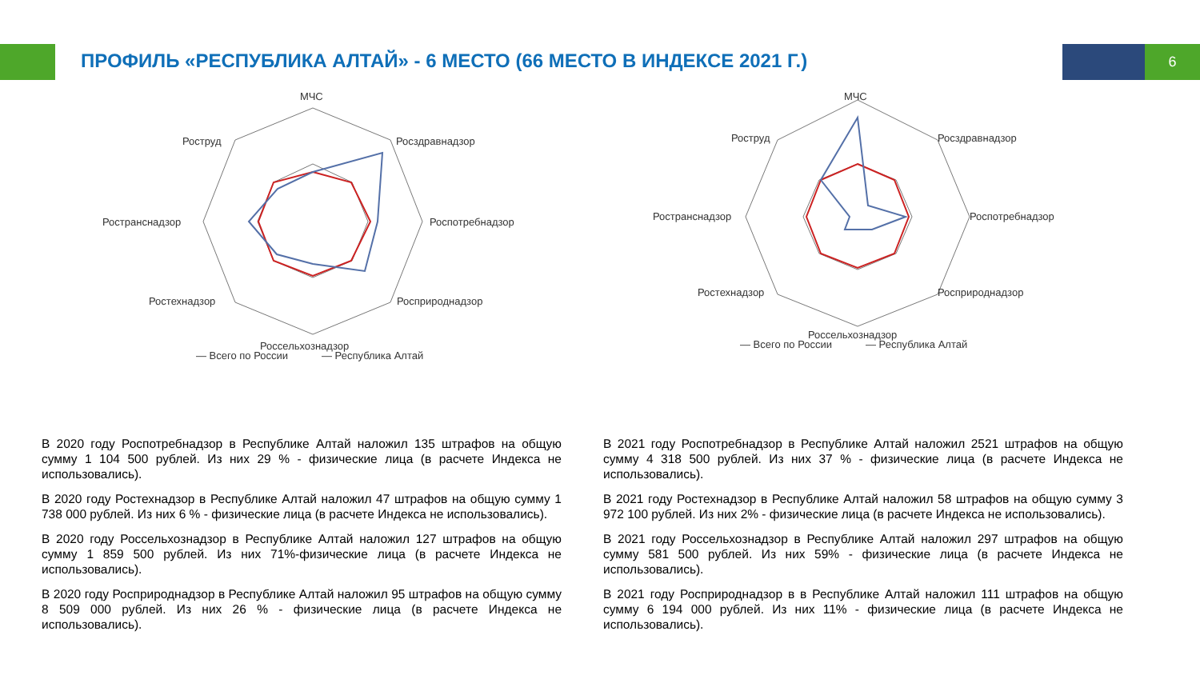ПРОФИЛЬ «РЕСПУБЛИКА АЛТАЙ» - 6 МЕСТО (66 МЕСТО В ИНДЕКСЕ 2021 Г.)
6
МЧС
Роструд
Росздравнадзор
Ространснадзор
Роспотребнадзор
Ростехнадзор
Росприроднадзор
Россельхознадзор
— Всего по России
— Республика Алтай
МЧС
Роструд
Росздравнадзор
Ространснадзор
Роспотребнадзор
Ростехнадзор
Росприроднадзор
Россельхознадзор
— Всего по России
— Республика Алтай
В 2020 году Роспотребнадзор в Республике Алтай наложил 135 штрафов на общую сумму 1 104 500 рублей. Из них 29 % - физические лица (в расчете Индекса не использовались).
В 2020 году Ростехнадзор в Республике Алтай наложил 47 штрафов на общую сумму 1 738 000 рублей. Из них 6 % - физические лица (в расчете Индекса не использовались).
В 2020 году Россельхознадзор в Республике Алтай наложил 127 штрафов на общую сумму 1 859 500 рублей. Из них 71%-физические лица (в расчете Индекса не использовались).
В 2020 году Росприроднадзор в Республике Алтай наложил 95 штрафов на общую сумму 8 509 000 рублей. Из них 26 % - физические лица (в расчете Индекса не использовались).
В 2021 году Роспотребнадзор в Республике Алтай наложил 2521 штрафов на общую сумму 4 318 500 рублей. Из них 37 % - физические лица (в расчете Индекса не использовались).
В 2021 году Ростехнадзор в Республике Алтай наложил 58 штрафов на общую сумму 3 972 100 рублей. Из них 2% - физические лица (в расчете Индекса не использовались).
В 2021 году Россельхознадзор в Республике Алтай наложил 297 штрафов на общую сумму 581 500 рублей. Из них 59% - физические лица (в расчете Индекса не использовались).
В 2021 году Росприроднадзор в в Республике Алтай наложил 111 штрафов на общую сумму 6 194 000 рублей. Из них 11% - физические лица (в расчете Индекса не использовались).